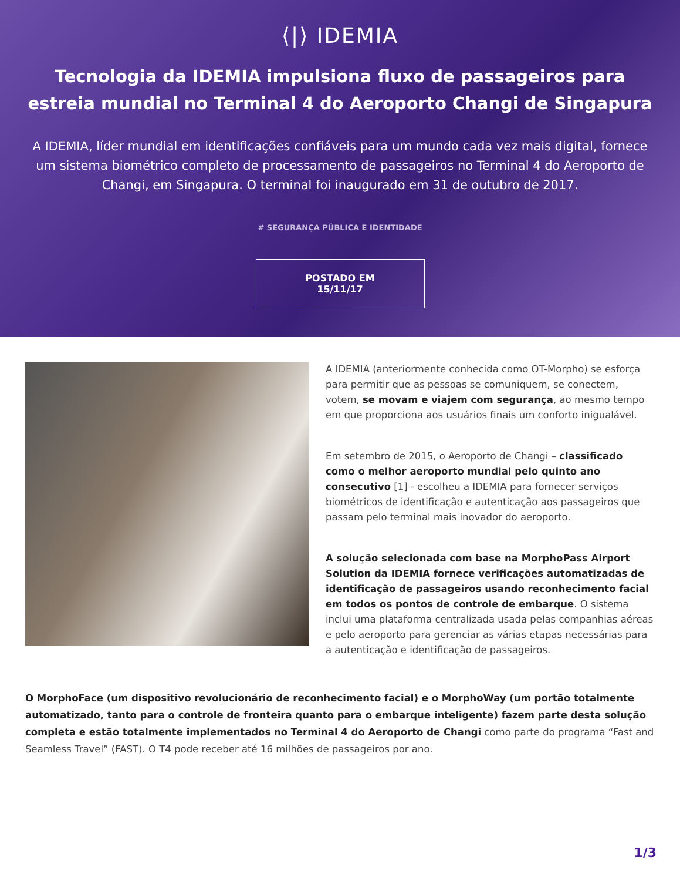⟨|⟩ IDEMIA
Tecnologia da IDEMIA impulsiona fluxo de passageiros para estreia mundial no Terminal 4 do Aeroporto Changi de Singapura
A IDEMIA, líder mundial em identificações confiáveis para um mundo cada vez mais digital, fornece um sistema biométrico completo de processamento de passageiros no Terminal 4 do Aeroporto de Changi, em Singapura. O terminal foi inaugurado em 31 de outubro de 2017.
# SEGURANÇA PÚBLICA E IDENTIDADE
POSTADO EM 15/11/17
A IDEMIA (anteriormente conhecida como OT-Morpho) se esforça para permitir que as pessoas se comuniquem, se conectem, votem, se movam e viajem com segurança, ao mesmo tempo em que proporciona aos usuários finais um conforto inigualável.
Em setembro de 2015, o Aeroporto de Changi – classificado como o melhor aeroporto mundial pelo quinto ano consecutivo [1] - escolheu a IDEMIA para fornecer serviços biométricos de identificação e autenticação aos passageiros que passam pelo terminal mais inovador do aeroporto.
A solução selecionada com base na MorphoPass Airport Solution da IDEMIA fornece verificações automatizadas de identificação de passageiros usando reconhecimento facial em todos os pontos de controle de embarque. O sistema inclui uma plataforma centralizada usada pelas companhias aéreas e pelo aeroporto para gerenciar as várias etapas necessárias para a autenticação e identificação de passageiros.
O MorphoFace (um dispositivo revolucionário de reconhecimento facial) e o MorphoWay (um portão totalmente automatizado, tanto para o controle de fronteira quanto para o embarque inteligente) fazem parte desta solução completa e estão totalmente implementados no Terminal 4 do Aeroporto de Changi como parte do programa “Fast and Seamless Travel” (FAST). O T4 pode receber até 16 milhões de passageiros por ano.
1/3